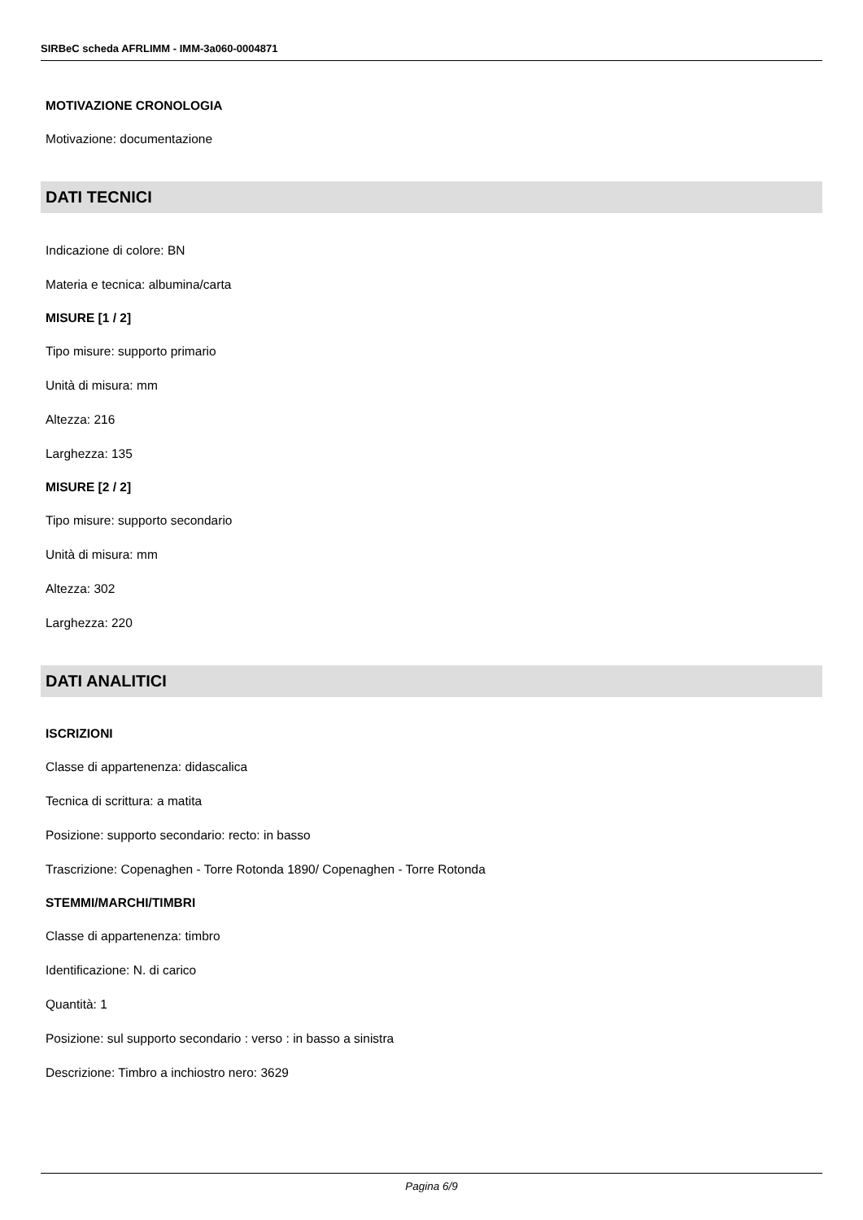SIRBeC scheda AFRLIMM - IMM-3a060-0004871
MOTIVAZIONE CRONOLOGIA
Motivazione: documentazione
DATI TECNICI
Indicazione di colore: BN
Materia e tecnica: albumina/carta
MISURE [1 / 2]
Tipo misure: supporto primario
Unità di misura: mm
Altezza: 216
Larghezza: 135
MISURE [2 / 2]
Tipo misure: supporto secondario
Unità di misura: mm
Altezza: 302
Larghezza: 220
DATI ANALITICI
ISCRIZIONI
Classe di appartenenza: didascalica
Tecnica di scrittura: a matita
Posizione: supporto secondario: recto: in basso
Trascrizione: Copenaghen - Torre Rotonda 1890/ Copenaghen - Torre Rotonda
STEMMI/MARCHI/TIMBRI
Classe di appartenenza: timbro
Identificazione: N. di carico
Quantità: 1
Posizione: sul supporto secondario : verso : in basso a sinistra
Descrizione: Timbro a inchiostro nero: 3629
Pagina 6/9